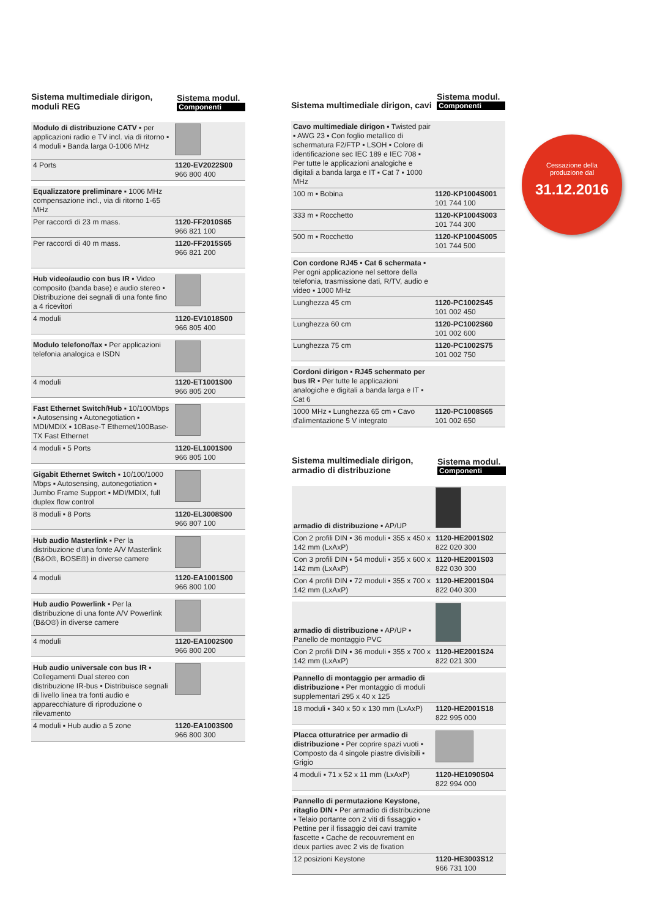Sistema multimediale dirigon, moduli REG
Sistema modul.
Componenti
| Modulo di distribuzione CATV ▪ per applicazioni radio e TV incl. via di ritorno ▪ 4 moduli ▪ Banda larga 0-1006 MHz | |
| 4 Ports | 1120-EV2022S00 966 800 400 |
| Equalizzatore preliminare ▪ 1006 MHz compensazione incl., via di ritorno 1-65 MHz | |
| Per raccordi di 23 m mass. | 1120-FF2010S65 966 821 100 |
| Per raccordi di 40 m mass. | 1120-FF2015S65 966 821 200 |
| Hub video/audio con bus IR ▪ Video composito (banda base) e audio stereo ▪ Distribuzione dei segnali di una fonte fino a 4 ricevitori | |
| 4 moduli | 1120-EV1018S00 966 805 400 |
| Modulo telefono/fax ▪ Per applicazioni telefonia analogica e ISDN | |
| 4 moduli | 1120-ET1001S00 966 805 200 |
| Fast Ethernet Switch/Hub ▪ 10/100Mbps ▪ Autosensing ▪ Autonegotiation ▪ MDI/MDIX ▪ 10Base-T Ethernet/100Base-TX Fast Ethernet | |
| 4 moduli ▪ 5 Ports | 1120-EL1001S00 966 805 100 |
| Gigabit Ethernet Switch ▪ 10/100/1000 Mbps ▪ Autosensing, autonegotiation ▪ Jumbo Frame Support ▪ MDI/MDIX, full duplex flow control | |
| 8 moduli ▪ 8 Ports | 1120-EL3008S00 966 807 100 |
| Hub audio Masterlink ▪ Per la distribuzione d'una fonte A/V Masterlink (B&O®, BOSE®) in diverse camere | |
| 4 moduli | 1120-EA1001S00 966 800 100 |
| Hub audio Powerlink ▪ Per la distribuzione di una fonte A/V Powerlink (B&O®) in diverse camere | |
| 4 moduli | 1120-EA1002S00 966 800 200 |
| Hub audio universale con bus IR ▪ Collegamenti Dual stereo con distribuzione IR-bus ▪ Distribuisce segnali di livello linea tra fonti audio e apparecchiature di riproduzione o rilevamento | |
| 4 moduli ▪ Hub audio a 5 zone | 1120-EA1003S00 966 800 300 |
Sistema multimediale dirigon, cavi
Sistema modul.
Componenti
| Cavo multimediale dirigon ▪ Twisted pair ▪ AWG 23 ▪ Con foglio metallico di schermatura F2/FTP ▪ LSOH ▪ Colore di identificazione sec IEC 189 e IEC 708 ▪ Per tutte le applicazioni analogiche e digitali a banda larga e IT ▪ Cat 7 ▪ 1000 MHz | |
| 100 m ▪ Bobina | 1120-KP1004S001 101 744 100 |
| 333 m ▪ Rocchetto | 1120-KP1004S003 101 744 300 |
| 500 m ▪ Rocchetto | 1120-KP1004S005 101 744 500 |
| Con cordone RJ45 ▪ Cat 6 schermata ▪ Per ogni applicazione nel settore della telefonia, trasmissione dati, R/TV, audio e video ▪ 1000 MHz | |
| Lunghezza 45 cm | 1120-PC1002S45 101 002 450 |
| Lunghezza 60 cm | 1120-PC1002S60 101 002 600 |
| Lunghezza 75 cm | 1120-PC1002S75 101 002 750 |
| Cordoni dirigon ▪ RJ45 schermato per bus IR ▪ Per tutte le applicazioni analogiche e digitali a banda larga e IT ▪ Cat 6 | |
| 1000 MHz ▪ Lunghezza 65 cm ▪ Cavo d'alimentazione 5 V integrato | 1120-PC1008S65 101 002 650 |
Sistema multimediale dirigon, armadio di distribuzione
Sistema modul.
Componenti
| armadio di distribuzione ▪ AP/UP | |
| Con 2 profili DIN ▪ 36 moduli ▪ 355 x 450 x 142 mm (LxAxP) | 1120-HE2001S02 822 020 300 |
| Con 3 profili DIN ▪ 54 moduli ▪ 355 x 600 x 142 mm (LxAxP) | 1120-HE2001S03 822 030 300 |
| Con 4 profili DIN ▪ 72 moduli ▪ 355 x 700 x 142 mm (LxAxP) | 1120-HE2001S04 822 040 300 |
| armadio di distribuzione ▪ AP/UP ▪ Panello de montaggio PVC | |
| Con 2 profili DIN ▪ 36 moduli ▪ 355 x 700 x 142 mm (LxAxP) | 1120-HE2001S24 822 021 300 |
| Pannello di montaggio per armadio di distribuzione ▪ Per montaggio di moduli supplementari 295 x 40 x 125 | |
| 18 moduli ▪ 340 x 50 x 130 mm (LxAxP) | 1120-HE2001S18 822 995 000 |
| Placca otturatrice per armadio di distribuzione ▪ Per coprire spazi vuoti ▪ Composto da 4 singole piastre divisibili ▪ Grigio | |
| 4 moduli ▪ 71 x 52 x 11 mm (LxAxP) | 1120-HE1090S04 822 994 000 |
| Pannello di permutazione Keystone, ritaglio DIN ▪ Per armadio di distribuzione ▪ Telaio portante con 2 viti di fissaggio ▪ Pettine per il fissaggio dei cavi tramite fascette ▪ Cache de recouvrement en deux parties avec 2 vis de fixation | |
| 12 posizioni Keystone | 1120-HE3003S12 966 731 100 |
Cessazione della
produzione dal
31.12.2016